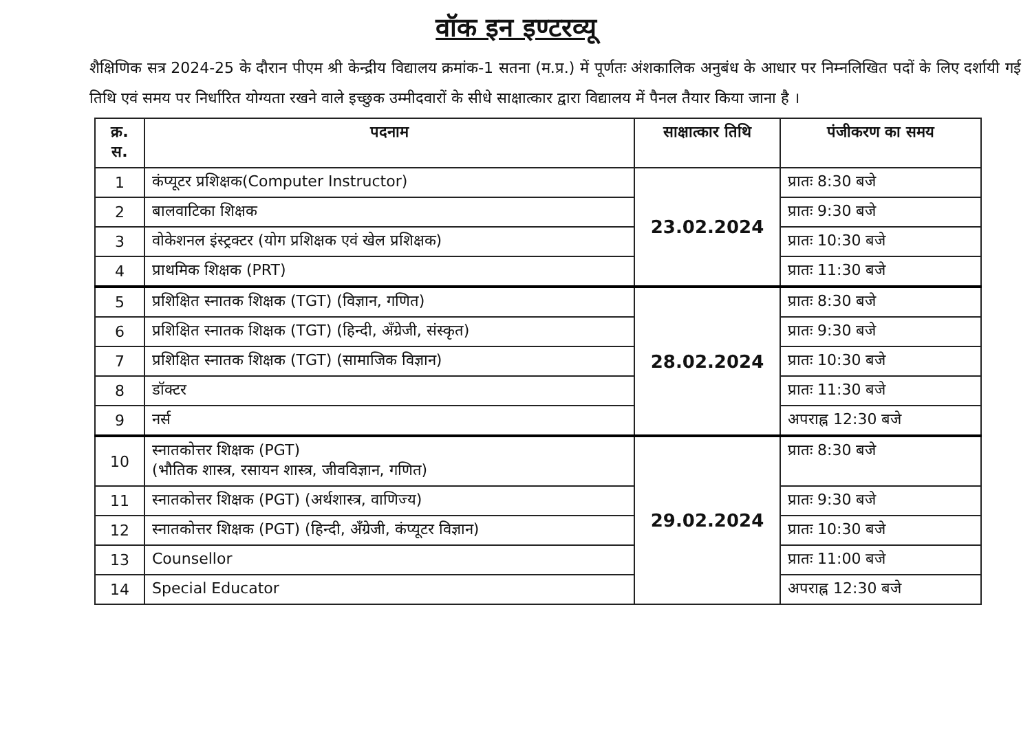वॉक इन इण्टरव्यू
शैक्षिणिक सत्र 2024-25 के दौरान पीएम श्री केन्द्रीय विद्यालय क्रमांक-1 सतना (म.प्र.) में पूर्णतः अंशकालिक अनुबंध के आधार पर निम्नलिखित पदों के लिए दर्शायी गई तिथि एवं समय पर निर्धारित योग्यता रखने वाले इच्छुक उम्मीदवारों के सीधे साक्षात्कार द्वारा विद्यालय में पैनल तैयार किया जाना है ।
| क्र. स. | पदनाम | साक्षात्कार तिथि | पंजीकरण का समय |
| --- | --- | --- | --- |
| 1 | कंप्यूटर प्रशिक्षक(Computer Instructor) | 23.02.2024 | प्रातः 8:30 बजे |
| 2 | बालवाटिका शिक्षक | | प्रातः 9:30 बजे |
| 3 | वोकेशनल इंस्ट्रक्टर (योग प्रशिक्षक एवं खेल प्रशिक्षक) | | प्रातः 10:30 बजे |
| 4 | प्राथमिक शिक्षक (PRT) | | प्रातः 11:30 बजे |
| 5 | प्रशिक्षित स्नातक शिक्षक (TGT) (विज्ञान, गणित) | 28.02.2024 | प्रातः 8:30 बजे |
| 6 | प्रशिक्षित स्नातक शिक्षक (TGT) (हिन्दी, अँग्रेजी, संस्कृत) | | प्रातः 9:30 बजे |
| 7 | प्रशिक्षित स्नातक शिक्षक (TGT) (सामाजिक विज्ञान) | | प्रातः 10:30 बजे |
| 8 | डॉक्टर | | प्रातः 11:30 बजे |
| 9 | नर्स | | अपराह्न 12:30 बजे |
| 10 | स्नातकोत्तर शिक्षक (PGT) (भौतिक शास्त्र, रसायन शास्त्र, जीवविज्ञान, गणित) | 29.02.2024 | प्रातः 8:30 बजे |
| 11 | स्नातकोत्तर शिक्षक (PGT) (अर्थशास्त्र, वाणिज्य) | | प्रातः 9:30 बजे |
| 12 | स्नातकोत्तर शिक्षक (PGT) (हिन्दी, अँग्रेजी, कंप्यूटर विज्ञान) | | प्रातः 10:30 बजे |
| 13 | Counsellor | | प्रातः 11:00 बजे |
| 14 | Special Educator | | अपराह्न 12:30 बजे |